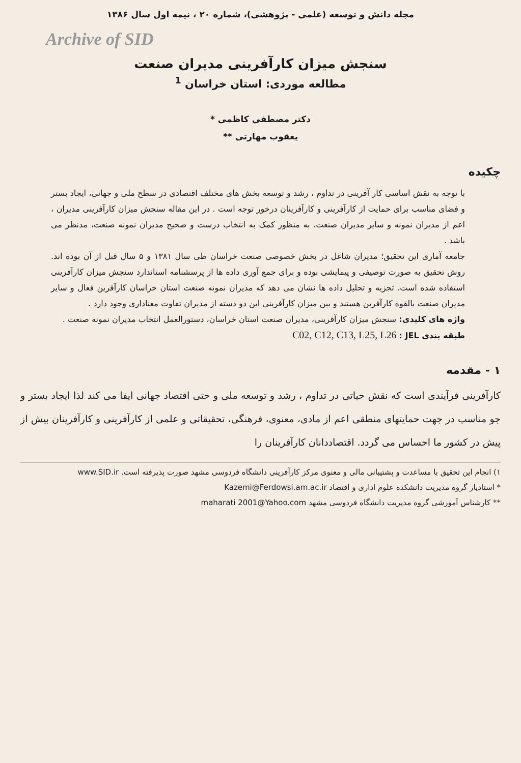مجله دانش و توسعه (علمی - پژوهشی)، شماره ۲۰ ، نیمه اول سال ۱۳۸۶
Archive of SID
سنجش میزان کارآفرینی مدیران صنعت
مطالعه موردی: استان خراسان <sup>1</sup>
دکتر مصطفی کاظمی *
یعقوب مهارتی **
چکیده
با توجه به نقش اساسی کار آفرینی در تداوم ، رشد و توسعه بخش های مختلف اقتصادی در سطح ملی و جهانی، ایجاد بستر و فضای مناسب برای حمایت از کارآفرینی و کارآفرینان درخور توجه است . در این مقاله سنجش میزان کارآفرینی مدیران ، اعم از مدیران نمونه و سایر مدیران صنعت، به منظور کمک به انتخاب درست و صحیح مدیران نمونه صنعت، مدنظر می باشد .
جامعه آماری این تحقیق؛ مدیران شاغل در بخش خصوصی صنعت خراسان طی سال ۱۳۸۱ و ۵ سال قبل از آن بوده اند. روش تحقیق به صورت توصیفی و پیمایشی بوده و برای جمع آوری داده ها از پرسشنامه استاندارد سنجش میزان کارآفرینی استفاده شده است. تجزیه و تحلیل داده ها نشان می دهد که مدیران نمونه صنعت استان خراسان کارآفرین فعال و سایر مدیران صنعت بالقوه کارآفرین هستند و بین میزان کارآفرینی این دو دسته از مدیران تفاوت معناداری وجود دارد .
واژه های کلیدی: سنجش میزان کارآفرینی، مدیران صنعت استان خراسان، دستورالعمل انتخاب مدیران نمونه صنعت .
طبقه بندی JEL : C02, C12, C13, L25, L26
۱ - مقدمه
کارآفرینی فرآیندی است که نقش حیاتی در تداوم ، رشد و توسعه ملی و حتی اقتصاد جهانی ایفا می کند لذا ایجاد بستر و جو مناسب در جهت حمایتهای منطقی اعم از مادی، معنوی، فرهنگی، تحقیقاتی و علمی از کارآفرینی و کارآفرینان بیش از پیش در کشور ما احساس می گردد. اقتصاددانان کارآفرینان را
۱) انجام این تحقیق با مساعدت و پشتیبانی مالی و معنوی مرکز کارآفرینی دانشگاه فردوسی مشهد صورت پذیرفته است. www.SID.ir
* استادیار گروه مدیریت دانشکده علوم اداری و اقتصاد Kazemi@Ferdowsi.am.ac.ir
** کارشناس آموزشی گروه مدیریت دانشگاه فردوسی مشهد maharati 2001@Yahoo.com